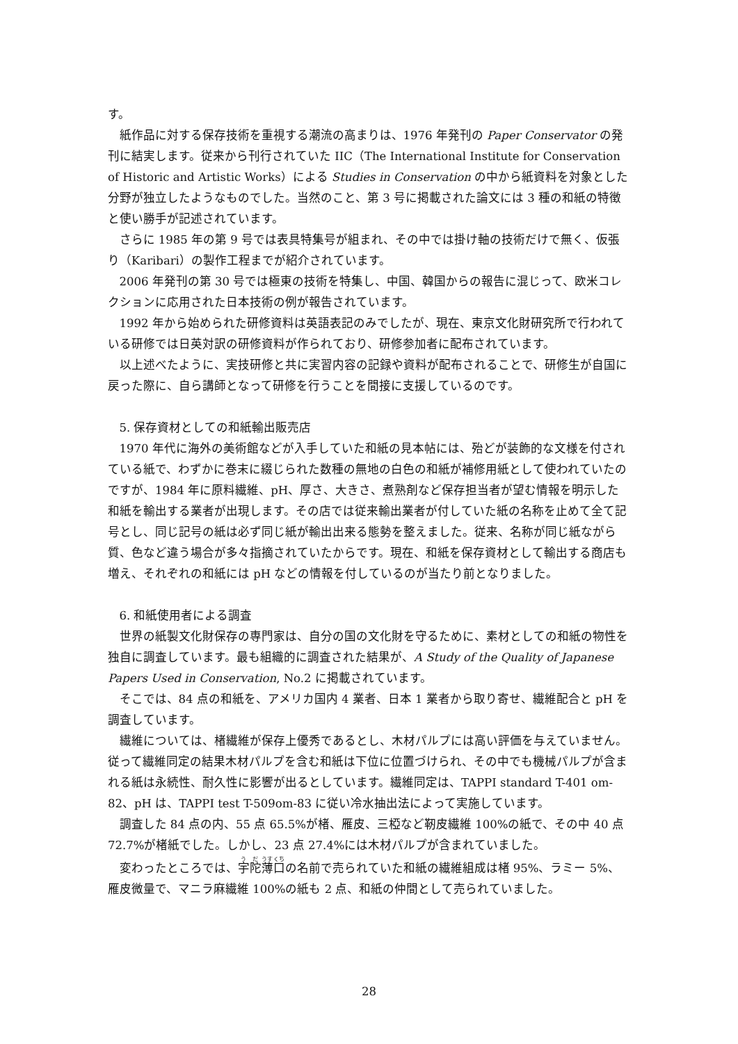す。
紙作品に対する保存技術を重視する潮流の高まりは、1976 年発刊の Paper Conservator の発刊に結実します。従来から刊行されていた IIC（The International Institute for Conservation of Historic and Artistic Works）による Studies in Conservation の中から紙資料を対象とした分野が独立したようなものでした。当然のこと、第 3 号に掲載された論文には 3 種の和紙の特徴と使い勝手が記述されています。
さらに 1985 年の第 9 号では表具特集号が組まれ、その中では掛け軸の技術だけで無く、仮張り（Karibari）の製作工程までが紹介されています。
2006 年発刊の第 30 号では極東の技術を特集し、中国、韓国からの報告に混じって、欧米コレクションに応用された日本技術の例が報告されています。
1992 年から始められた研修資料は英語表記のみでしたが、現在、東京文化財研究所で行われている研修では日英対訳の研修資料が作られており、研修参加者に配布されています。
以上述べたように、実技研修と共に実習内容の記録や資料が配布されることで、研修生が自国に戻った際に、自ら講師となって研修を行うことを間接に支援しているのです。
5. 保存資材としての和紙輸出販売店
1970 年代に海外の美術館などが入手していた和紙の見本帖には、殆どが装飾的な文様を付されている紙で、わずかに巻末に綴じられた数種の無地の白色の和紙が補修用紙として使われていたのですが、1984 年に原料繊維、pH、厚さ、大きさ、煮熟剤など保存担当者が望む情報を明示した和紙を輸出する業者が出現します。その店では従来輸出業者が付していた紙の名称を止めて全て記号とし、同じ記号の紙は必ず同じ紙が輸出出来る態勢を整えました。従来、名称が同じ紙ながら質、色など違う場合が多々指摘されていたからです。現在、和紙を保存資材として輸出する商店も増え、それぞれの和紙には pH などの情報を付しているのが当たり前となりました。
6. 和紙使用者による調査
世界の紙製文化財保存の専門家は、自分の国の文化財を守るために、素材としての和紙の物性を独自に調査しています。最も組織的に調査された結果が、A Study of the Quality of Japanese Papers Used in Conservation, No.2 に掲載されています。
そこでは、84 点の和紙を、アメリカ国内 4 業者、日本 1 業者から取り寄せ、繊維配合と pH を調査しています。
繊維については、楮繊維が保存上優秀であるとし、木材パルプには高い評価を与えていません。従って繊維同定の結果木材パルプを含む和紙は下位に位置づけられ、その中でも機械パルプが含まれる紙は永続性、耐久性に影響が出るとしています。繊維同定は、TAPPI standard T-401 om-82、pH は、TAPPI test T-509om-83 に従い冷水抽出法によって実施しています。
調査した 84 点の内、55 点 65.5%が楮、雁皮、三椏など靭皮繊維 100%の紙で、その中 40 点 72.7%が楮紙でした。しかし、23 点 27.4%には木材パルプが含まれていました。
変わったところでは、宇陀薄口の名前で売られていた和紙の繊維組成は楮 95%、ラミー 5%、雁皮微量で、マニラ麻繊維 100%の紙も 2 点、和紙の仲間として売られていました。
28